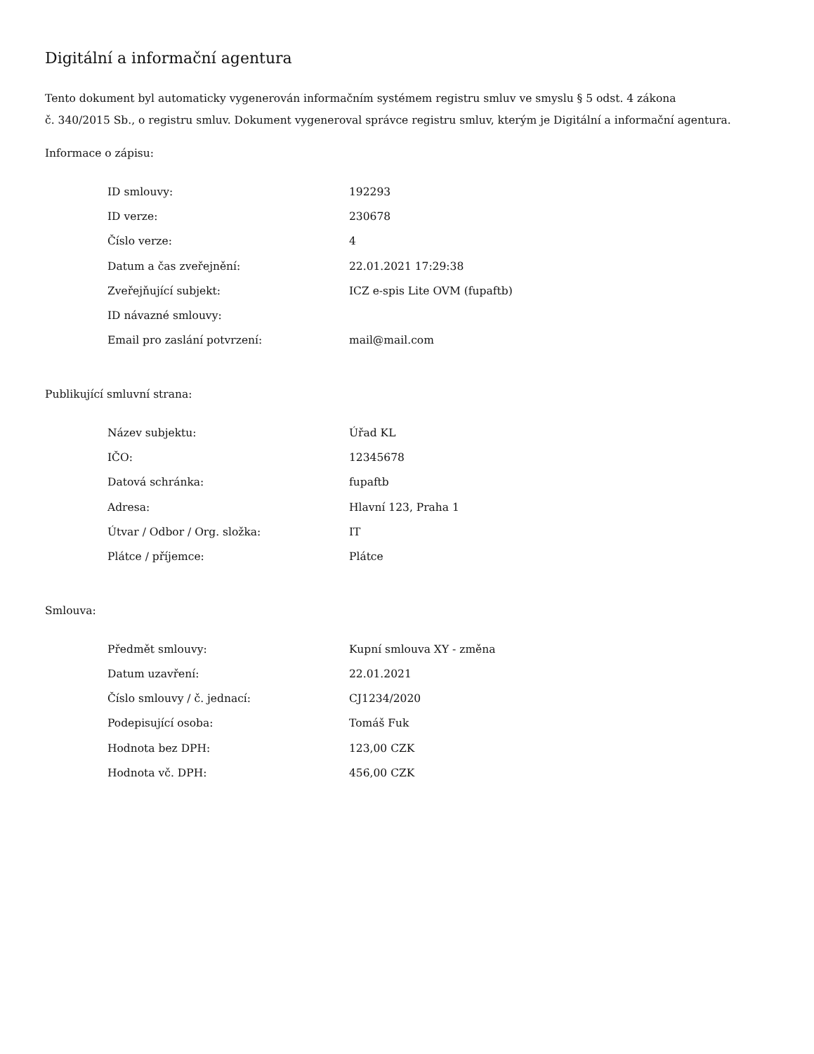Digitální a informační agentura
Tento dokument byl automaticky vygenerován informačním systémem registru smluv ve smyslu § 5 odst. 4 zákona
č. 340/2015 Sb., o registru smluv. Dokument vygeneroval správce registru smluv, kterým je Digitální a informační agentura.
Informace o zápisu:
| ID smlouvy: | 192293 |
| ID verze: | 230678 |
| Číslo verze: | 4 |
| Datum a čas zveřejnění: | 22.01.2021 17:29:38 |
| Zveřejňující subjekt: | ICZ e-spis Lite OVM (fupaftb) |
| ID návazné smlouvy: | |
| Email pro zaslání potvrzení: | mail@mail.com |
Publikující smluvní strana:
| Název subjektu: | Úřad KL |
| IČO: | 12345678 |
| Datová schránka: | fupaftb |
| Adresa: | Hlavní 123, Praha 1 |
| Útvar / Odbor / Org. složka: | IT |
| Plátce / příjemce: | Plátce |
Smlouva:
| Předmět smlouvy: | Kupní smlouva XY - změna |
| Datum uzavření: | 22.01.2021 |
| Číslo smlouvy / č. jednací: | CJ1234/2020 |
| Podepisující osoba: | Tomáš Fuk |
| Hodnota bez DPH: | 123,00 CZK |
| Hodnota vč. DPH: | 456,00 CZK |